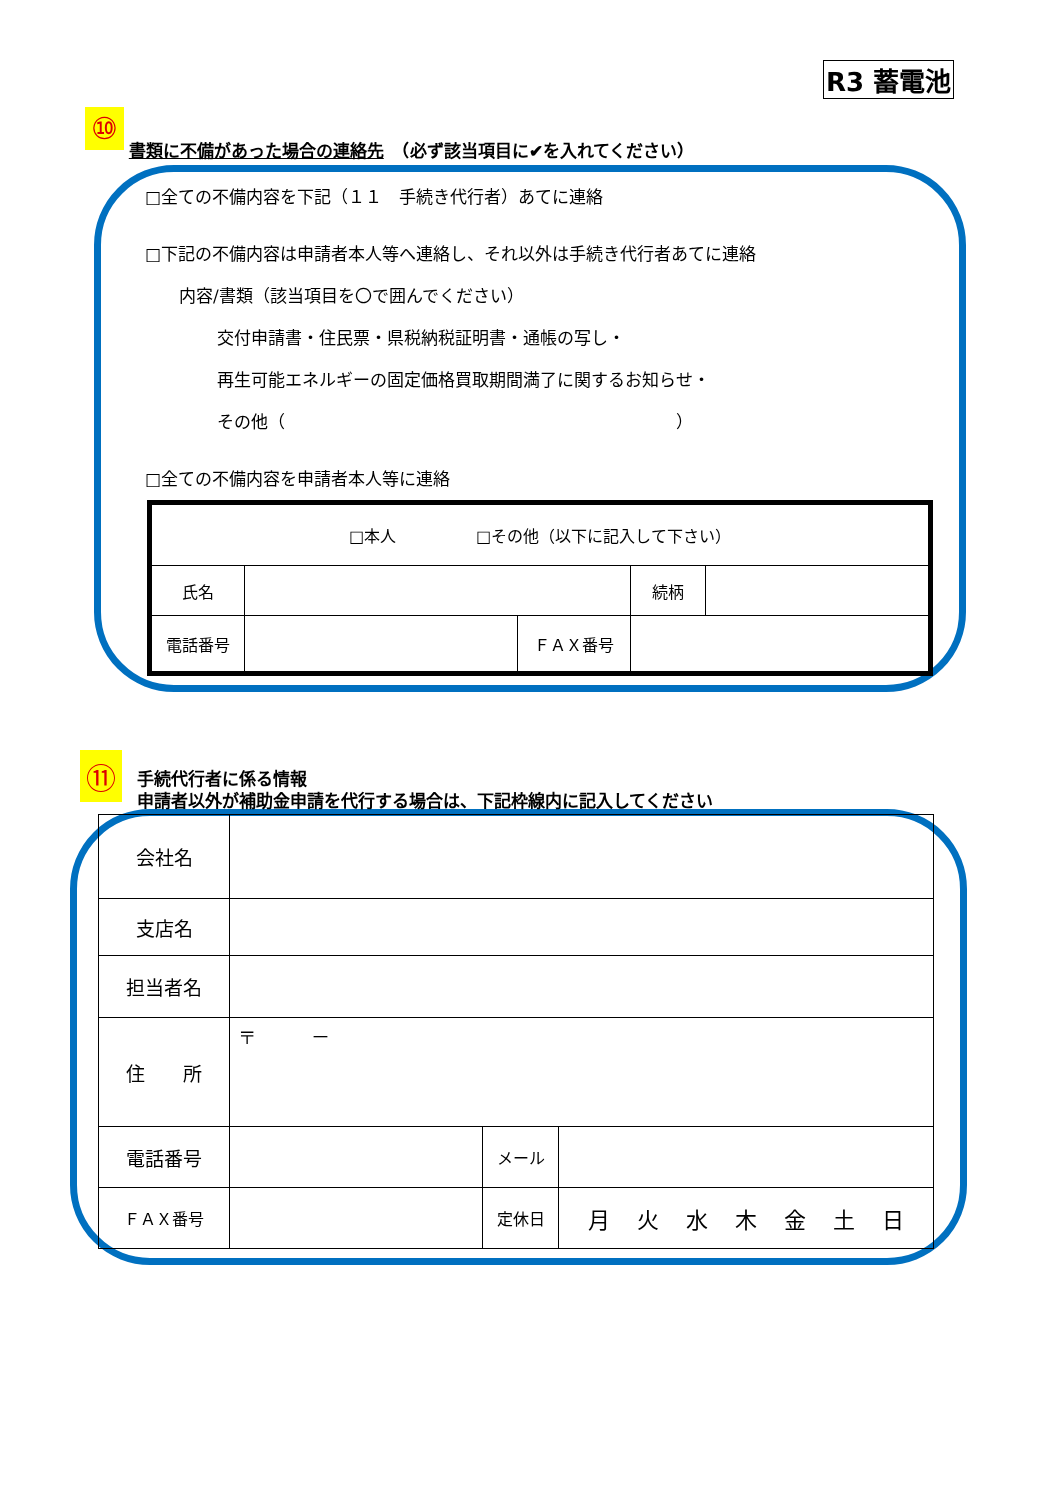R3 蓄電池
⑩ 書類に不備があった場合の連絡先　（必ず該当項目に✔を入れてください）
□全ての不備内容を下記（１１　手続き代行者）あてに連絡
□下記の不備内容は申請者本人等へ連絡し、それ以外は手続き代行者あてに連絡
内容/書類（該当項目を〇で囲んでください）
交付申請書・住民票・県税納税証明書・通帳の写し・
再生可能エネルギーの固定価格買取期間満了に関するお知らせ・
その他（　　　　　　　　　　　　　　　　　　　　　　　）
□全ての不備内容を申請者本人等に連絡
| □本人 □その他（以下に記入して下さい） | | | | |
| 氏名 | | | 続柄 | |
| 電話番号 | | ＦＡＸ番号 | | |
⑪ 手続代行者に係る情報
申請者以外が補助金申請を代行する場合は、下記枠線内に記入してください
| 会社名 | | | |
| 支店名 | | | |
| 担当者名 | | | |
| 住 所 | 〒 － | | |
| 電話番号 | | メール | |
| ＦＡＸ番号 | | 定休日 | 月 火 水 木 金 土 日 |